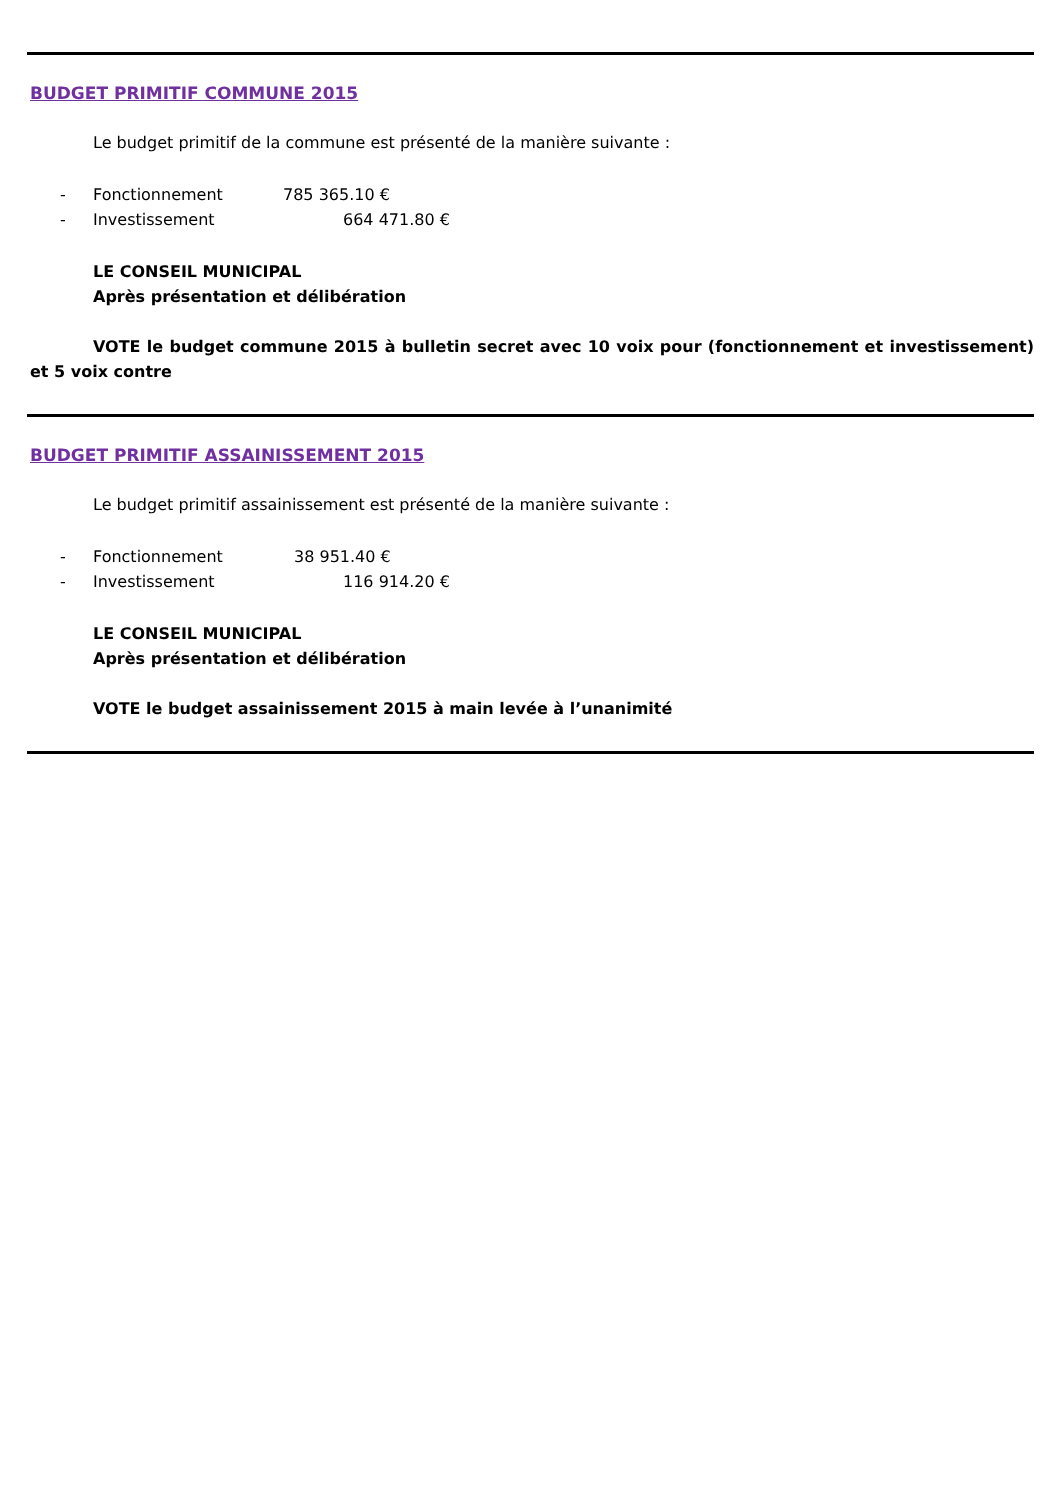BUDGET PRIMITIF COMMUNE 2015
Le budget primitif de la commune est présenté de la manière suivante :
- Fonctionnement 785 365.10 €
- Investissement 664 471.80 €
LE CONSEIL MUNICIPAL
Après présentation et délibération
VOTE le budget commune 2015 à bulletin secret avec 10 voix pour (fonctionnement et investissement) et 5 voix contre
BUDGET PRIMITIF ASSAINISSEMENT 2015
Le budget primitif assainissement est présenté de la manière suivante :
- Fonctionnement 38 951.40 €
- Investissement 116 914.20 €
LE CONSEIL MUNICIPAL
Après présentation et délibération
VOTE le budget assainissement 2015 à main levée à l’unanimité